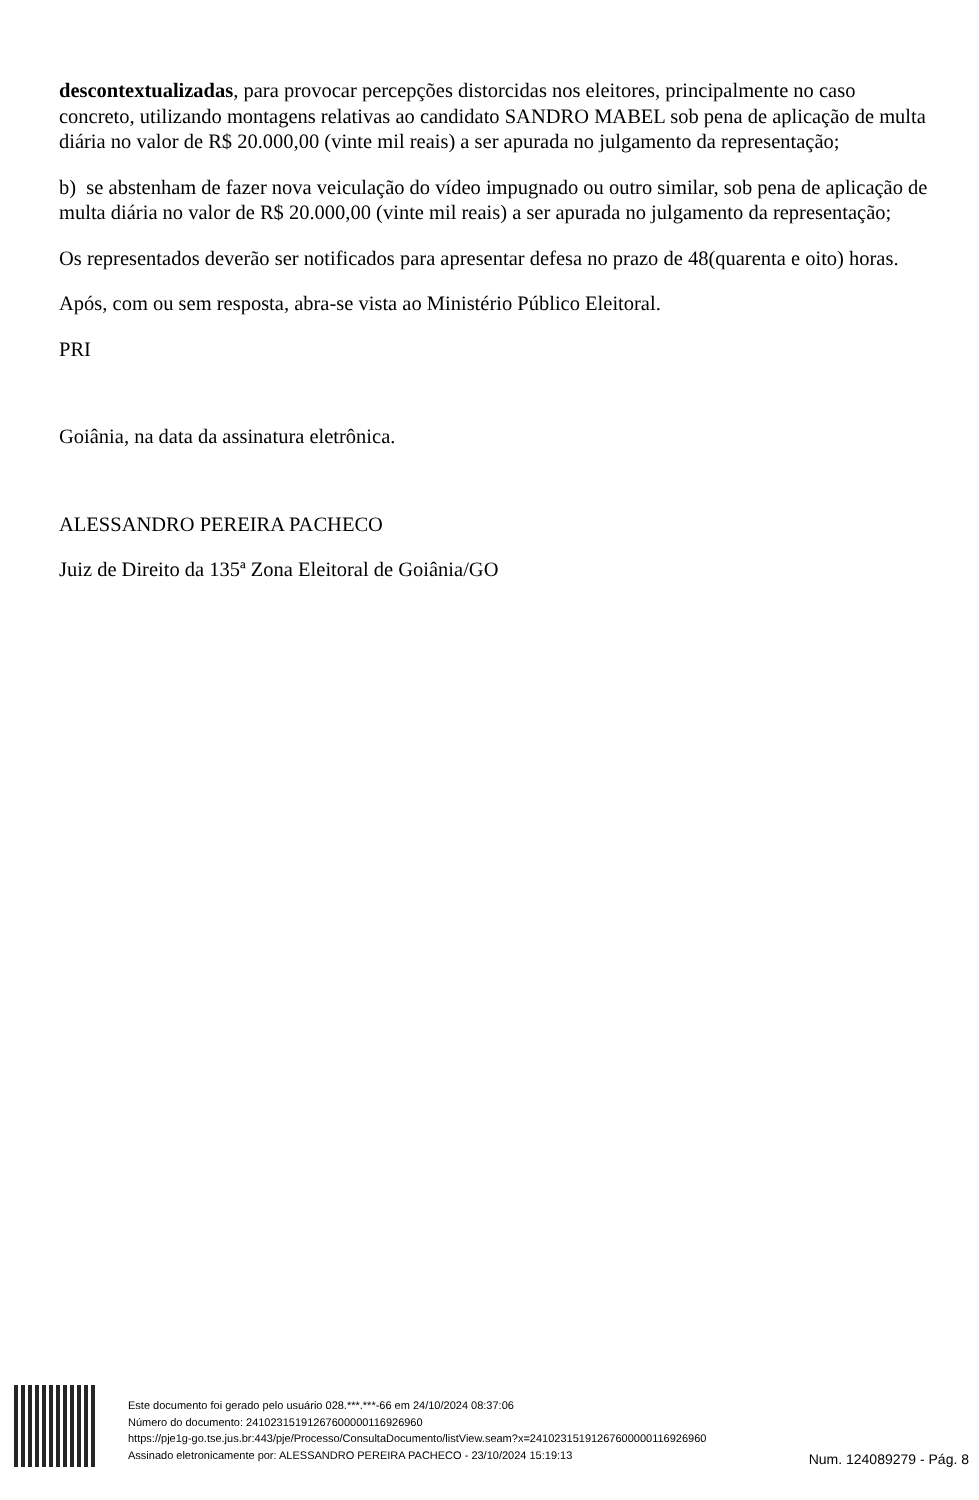descontextualizadas, para provocar percepções distorcidas nos eleitores, principalmente no caso concreto, utilizando montagens relativas ao candidato SANDRO MABEL sob pena de aplicação de multa diária no valor de R$ 20.000,00 (vinte mil reais) a ser apurada no julgamento da representação;
b) se abstenham de fazer nova veiculação do vídeo impugnado ou outro similar, sob pena de aplicação de multa diária no valor de R$ 20.000,00 (vinte mil reais) a ser apurada no julgamento da representação;
Os representados deverão ser notificados para apresentar defesa no prazo de 48(quarenta e oito) horas.
Após, com ou sem resposta, abra-se vista ao Ministério Público Eleitoral.
PRI
Goiânia, na data da assinatura eletrônica.
ALESSANDRO PEREIRA PACHECO
Juiz de Direito da 135ª Zona Eleitoral de Goiânia/GO
Este documento foi gerado pelo usuário 028.***.***-66 em 24/10/2024 08:37:06
Número do documento: 24102315191267600000116926960
https://pje1g-go.tse.jus.br:443/pje/Processo/ConsultaDocumento/listView.seam?x=24102315191267600000116926960
Assinado eletronicamente por: ALESSANDRO PEREIRA PACHECO - 23/10/2024 15:19:13
Num. 124089279 - Pág. 8